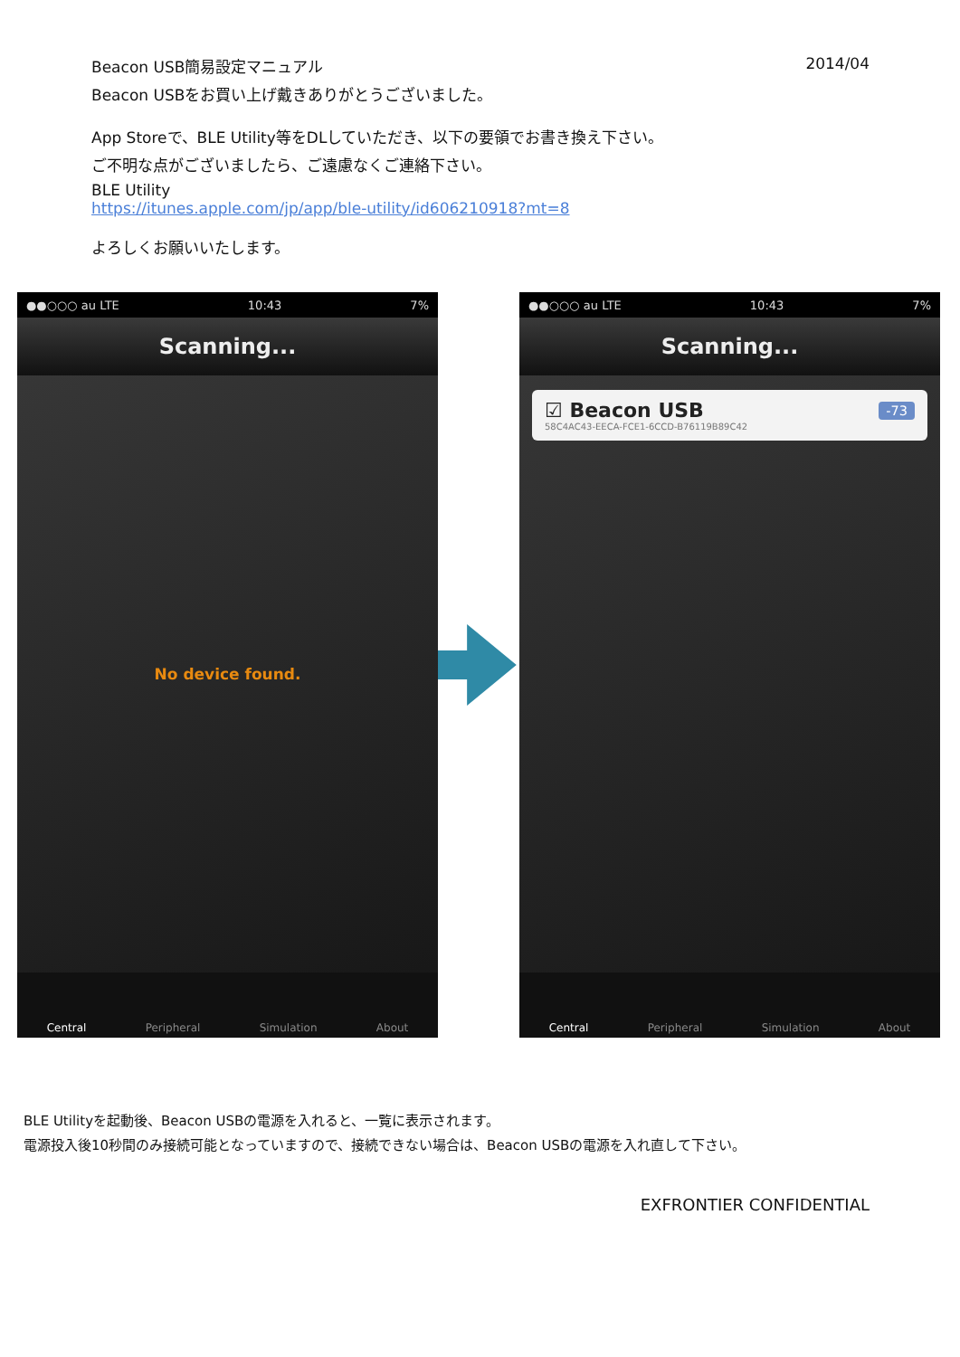Beacon USB簡易設定マニュアル 2014/04
Beacon USBをお買い上げ戴きありがとうございました。
App Storeで、BLE Utility等をDLしていただき、以下の要領でお書き換え下さい。
ご不明な点がございましたら、ご遠慮なくご連絡下さい。
BLE Utility
https://itunes.apple.com/jp/app/ble-utility/id606210918?mt=8
よろしくお願いいたします。
●●○○○ au LTE 10:43 7%
Scanning...
No device found.
Central Peripheral Simulation About
●●○○○ au LTE 10:43 7%
Scanning...
☑ Beacon USB -73
58C4AC43-EECA-FCE1-6CCD-B76119B89C42
Central Peripheral Simulation About
BLE Utilityを起動後、Beacon USBの電源を入れると、一覧に表示されます。
電源投入後10秒間のみ接続可能となっていますので、接続できない場合は、Beacon USBの電源を入れ直して下さい。
EXFRONTIER CONFIDENTIAL